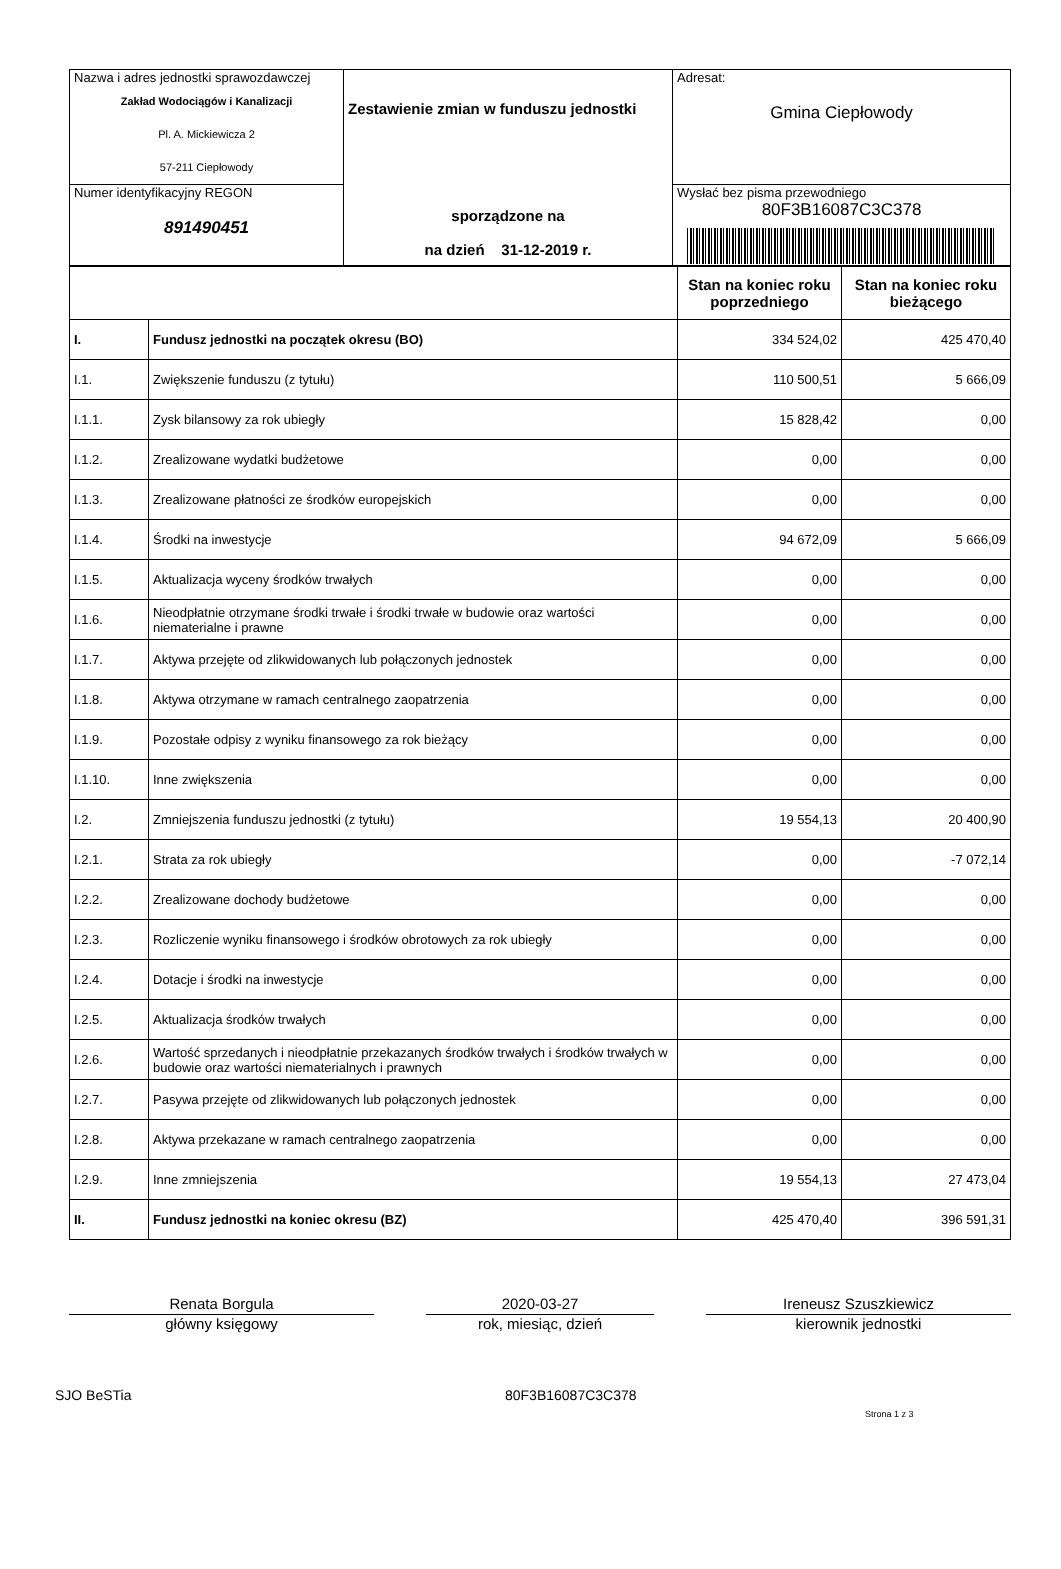| Nazwa i adres jednostki sprawozdawczej Zakład Wodociągów i Kanalizacji Pl. A. Mickiewicza 2 57-211 Ciepłowody | Zestawienie zmian w funduszu jednostki sporządzone na na dzień 31-12-2019 r. | Adresat: Gmina Ciepłowody |
| Numer identyfikacyjny REGON 891490451 | | Wysłać bez pisma przewodniego 80F3B16087C3C378 |
| | | Stan na koniec roku poprzedniego | Stan na koniec roku bieżącego |
| --- | --- | --- | --- |
| I. | Fundusz jednostki na początek okresu (BO) | 334 524,02 | 425 470,40 |
| I.1. | Zwiększenie funduszu (z tytułu) | 110 500,51 | 5 666,09 |
| I.1.1. | Zysk bilansowy za rok ubiegły | 15 828,42 | 0,00 |
| I.1.2. | Zrealizowane wydatki budżetowe | 0,00 | 0,00 |
| I.1.3. | Zrealizowane płatności ze środków europejskich | 0,00 | 0,00 |
| I.1.4. | Środki na inwestycje | 94 672,09 | 5 666,09 |
| I.1.5. | Aktualizacja wyceny środków trwałych | 0,00 | 0,00 |
| I.1.6. | Nieodpłatnie otrzymane środki trwałe i środki trwałe w budowie oraz wartości niematerialne i prawne | 0,00 | 0,00 |
| I.1.7. | Aktywa przejęte od zlikwidowanych lub połączonych jednostek | 0,00 | 0,00 |
| I.1.8. | Aktywa otrzymane w ramach centralnego zaopatrzenia | 0,00 | 0,00 |
| I.1.9. | Pozostałe odpisy z wyniku finansowego za rok bieżący | 0,00 | 0,00 |
| I.1.10. | Inne zwiększenia | 0,00 | 0,00 |
| I.2. | Zmniejszenia funduszu jednostki (z tytułu) | 19 554,13 | 20 400,90 |
| I.2.1. | Strata za rok ubiegły | 0,00 | -7 072,14 |
| I.2.2. | Zrealizowane dochody budżetowe | 0,00 | 0,00 |
| I.2.3. | Rozliczenie wyniku finansowego i środków obrotowych za rok ubiegły | 0,00 | 0,00 |
| I.2.4. | Dotacje i środki na inwestycje | 0,00 | 0,00 |
| I.2.5. | Aktualizacja środków trwałych | 0,00 | 0,00 |
| I.2.6. | Wartość sprzedanych i nieodpłatnie przekazanych środków trwałych i środków trwałych w budowie oraz wartości niematerialnych i prawnych | 0,00 | 0,00 |
| I.2.7. | Pasywa przejęte od zlikwidowanych lub połączonych jednostek | 0,00 | 0,00 |
| I.2.8. | Aktywa przekazane w ramach centralnego zaopatrzenia | 0,00 | 0,00 |
| I.2.9. | Inne zmniejszenia | 19 554,13 | 27 473,04 |
| II. | Fundusz jednostki na koniec okresu (BZ) | 425 470,40 | 396 591,31 |
Renata Borgula
główny księgowy
2020-03-27
rok, miesiąc, dzień
Ireneusz Szuszkiewicz
kierownik jednostki
SJO BeSTia 80F3B16087C3C378
Strona 1 z 3